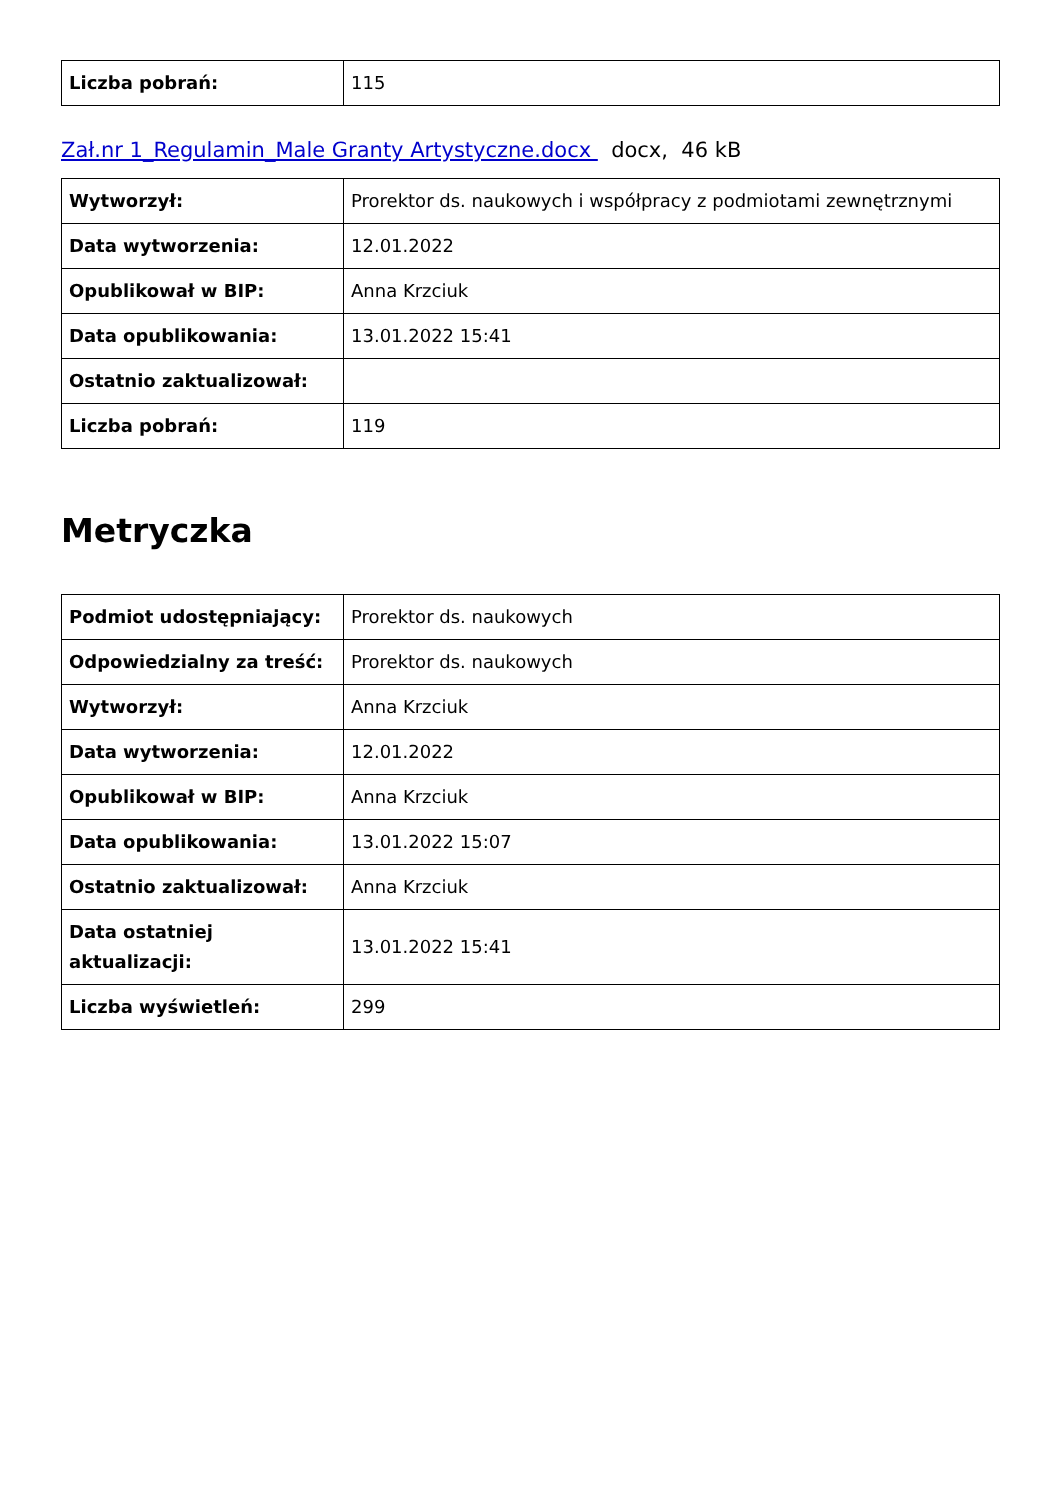| Liczba pobrań: | 115 |
Zał.nr 1_Regulamin_Male Granty Artystyczne.docx docx, 46 kB
| Wytworzył: | Prorektor ds. naukowych i współpracy z podmiotami zewnętrznymi |
| Data wytworzenia: | 12.01.2022 |
| Opublikował w BIP: | Anna Krzciuk |
| Data opublikowania: | 13.01.2022 15:41 |
| Ostatnio zaktualizował: | |
| Liczba pobrań: | 119 |
Metryczka
| Podmiot udostępniający: | Prorektor ds. naukowych |
| Odpowiedzialny za treść: | Prorektor ds. naukowych |
| Wytworzył: | Anna Krzciuk |
| Data wytworzenia: | 12.01.2022 |
| Opublikował w BIP: | Anna Krzciuk |
| Data opublikowania: | 13.01.2022 15:07 |
| Ostatnio zaktualizował: | Anna Krzciuk |
| Data ostatniej aktualizacji: | 13.01.2022 15:41 |
| Liczba wyświetleń: | 299 |